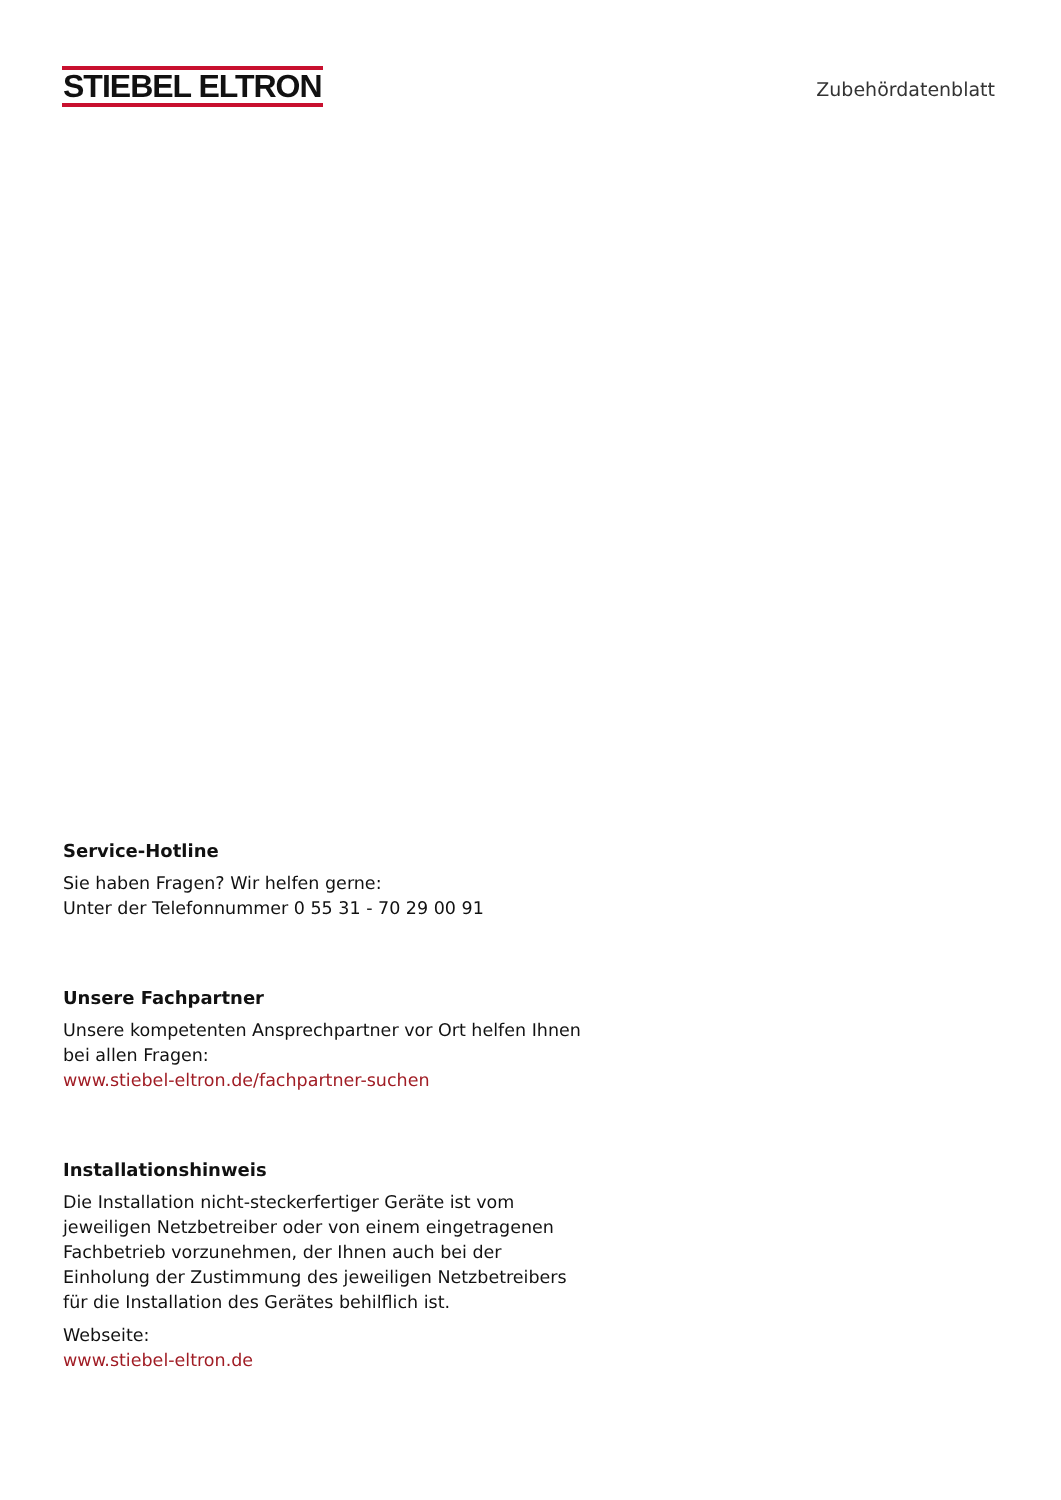STIEBEL ELTRON
Zubehördatenblatt
Service-Hotline
Sie haben Fragen? Wir helfen gerne:
Unter der Telefonnummer 0 55 31 - 70 29 00 91
Unsere Fachpartner
Unsere kompetenten Ansprechpartner vor Ort helfen Ihnen bei allen Fragen:
www.stiebel-eltron.de/fachpartner-suchen
Installationshinweis
Die Installation nicht-steckerfertiger Geräte ist vom jeweiligen Netzbetreiber oder von einem eingetragenen Fachbetrieb vorzunehmen, der Ihnen auch bei der Einholung der Zustimmung des jeweiligen Netzbetreibers für die Installation des Gerätes behilflich ist.
Webseite:
www.stiebel-eltron.de